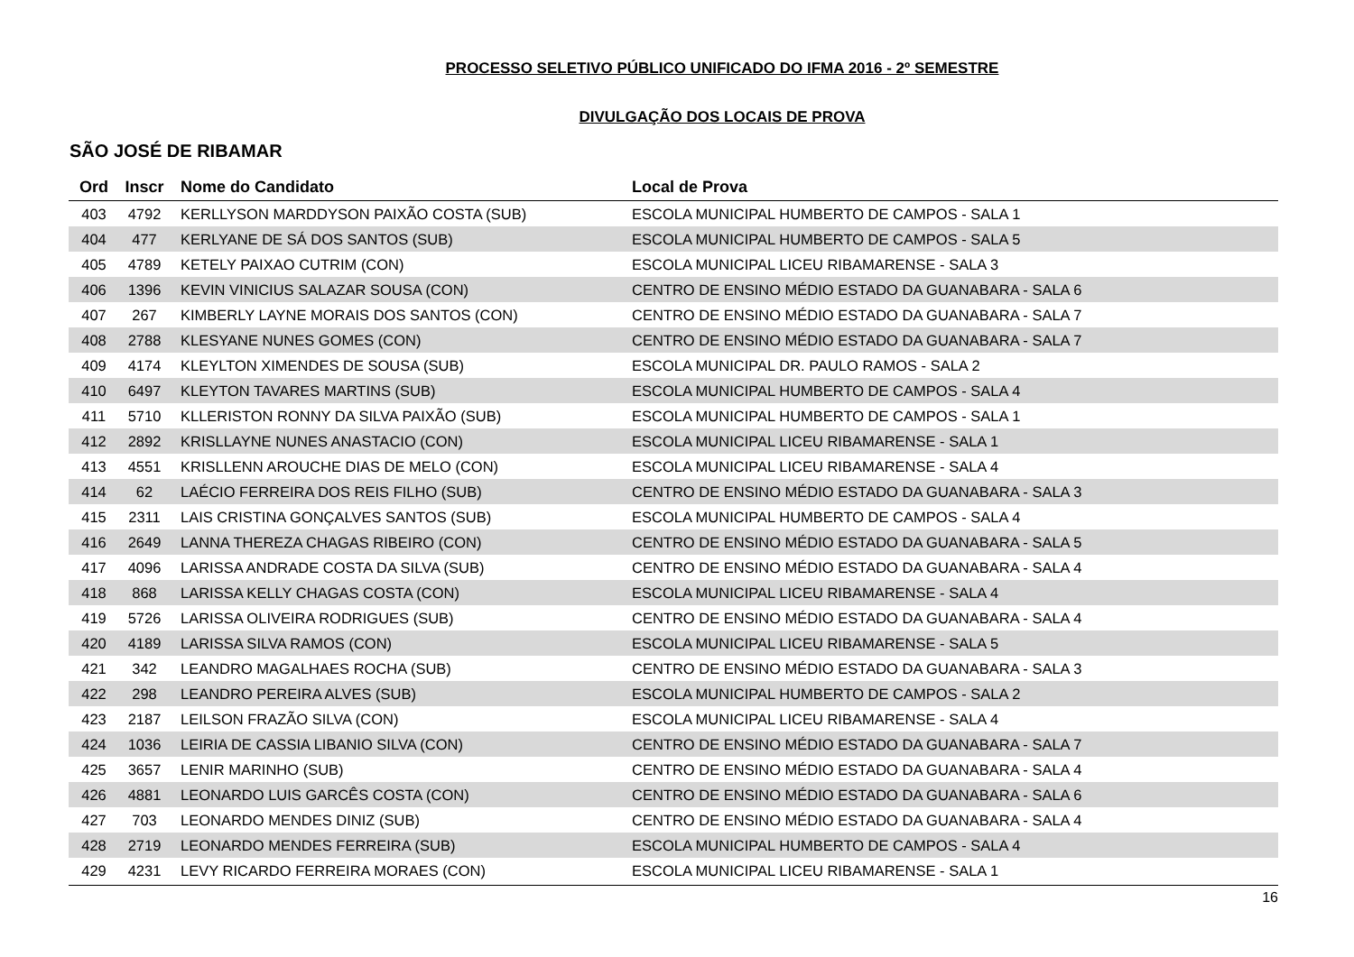PROCESSO SELETIVO PÚBLICO UNIFICADO DO IFMA 2016 - 2º SEMESTRE
DIVULGAÇÃO DOS LOCAIS DE PROVA
SÃO JOSÉ DE RIBAMAR
| Ord | Inscr | Nome do Candidato | Local de Prova |
| --- | --- | --- | --- |
| 403 | 4792 | KERLLYSON MARDDYSON PAIXÃO COSTA (SUB) | ESCOLA MUNICIPAL HUMBERTO DE CAMPOS - SALA 1 |
| 404 | 477 | KERLYANE DE SÁ DOS SANTOS (SUB) | ESCOLA MUNICIPAL HUMBERTO DE CAMPOS - SALA 5 |
| 405 | 4789 | KETELY PAIXAO CUTRIM (CON) | ESCOLA MUNICIPAL LICEU RIBAMARENSE - SALA 3 |
| 406 | 1396 | KEVIN VINICIUS SALAZAR SOUSA (CON) | CENTRO DE ENSINO MÉDIO ESTADO DA GUANABARA - SALA 6 |
| 407 | 267 | KIMBERLY LAYNE MORAIS DOS SANTOS (CON) | CENTRO DE ENSINO MÉDIO ESTADO DA GUANABARA - SALA 7 |
| 408 | 2788 | KLESYANE NUNES GOMES (CON) | CENTRO DE ENSINO MÉDIO ESTADO DA GUANABARA - SALA 7 |
| 409 | 4174 | KLEYLTON XIMENDES DE SOUSA (SUB) | ESCOLA MUNICIPAL DR. PAULO RAMOS - SALA 2 |
| 410 | 6497 | KLEYTON TAVARES MARTINS (SUB) | ESCOLA MUNICIPAL HUMBERTO DE CAMPOS - SALA 4 |
| 411 | 5710 | KLLERISTON RONNY DA SILVA PAIXÃO (SUB) | ESCOLA MUNICIPAL HUMBERTO DE CAMPOS - SALA 1 |
| 412 | 2892 | KRISLLAYNE NUNES ANASTACIO (CON) | ESCOLA MUNICIPAL LICEU RIBAMARENSE - SALA 1 |
| 413 | 4551 | KRISLLENN AROUCHE DIAS DE MELO (CON) | ESCOLA MUNICIPAL LICEU RIBAMARENSE - SALA 4 |
| 414 | 62 | LAÉCIO FERREIRA DOS REIS FILHO (SUB) | CENTRO DE ENSINO MÉDIO ESTADO DA GUANABARA - SALA 3 |
| 415 | 2311 | LAIS CRISTINA GONÇALVES SANTOS (SUB) | ESCOLA MUNICIPAL HUMBERTO DE CAMPOS - SALA 4 |
| 416 | 2649 | LANNA THEREZA CHAGAS RIBEIRO (CON) | CENTRO DE ENSINO MÉDIO ESTADO DA GUANABARA - SALA 5 |
| 417 | 4096 | LARISSA ANDRADE COSTA DA SILVA (SUB) | CENTRO DE ENSINO MÉDIO ESTADO DA GUANABARA - SALA 4 |
| 418 | 868 | LARISSA KELLY CHAGAS COSTA (CON) | ESCOLA MUNICIPAL LICEU RIBAMARENSE - SALA 4 |
| 419 | 5726 | LARISSA OLIVEIRA RODRIGUES (SUB) | CENTRO DE ENSINO MÉDIO ESTADO DA GUANABARA - SALA 4 |
| 420 | 4189 | LARISSA SILVA RAMOS (CON) | ESCOLA MUNICIPAL LICEU RIBAMARENSE - SALA 5 |
| 421 | 342 | LEANDRO MAGALHAES ROCHA (SUB) | CENTRO DE ENSINO MÉDIO ESTADO DA GUANABARA - SALA 3 |
| 422 | 298 | LEANDRO PEREIRA ALVES (SUB) | ESCOLA MUNICIPAL HUMBERTO DE CAMPOS - SALA 2 |
| 423 | 2187 | LEILSON FRAZÃO SILVA (CON) | ESCOLA MUNICIPAL LICEU RIBAMARENSE - SALA 4 |
| 424 | 1036 | LEIRIA DE CASSIA LIBANIO SILVA (CON) | CENTRO DE ENSINO MÉDIO ESTADO DA GUANABARA - SALA 7 |
| 425 | 3657 | LENIR MARINHO (SUB) | CENTRO DE ENSINO MÉDIO ESTADO DA GUANABARA - SALA 4 |
| 426 | 4881 | LEONARDO LUIS GARCÊS COSTA (CON) | CENTRO DE ENSINO MÉDIO ESTADO DA GUANABARA - SALA 6 |
| 427 | 703 | LEONARDO MENDES DINIZ (SUB) | CENTRO DE ENSINO MÉDIO ESTADO DA GUANABARA - SALA 4 |
| 428 | 2719 | LEONARDO MENDES FERREIRA (SUB) | ESCOLA MUNICIPAL HUMBERTO DE CAMPOS - SALA 4 |
| 429 | 4231 | LEVY RICARDO FERREIRA MORAES (CON) | ESCOLA MUNICIPAL LICEU RIBAMARENSE - SALA 1 |
16